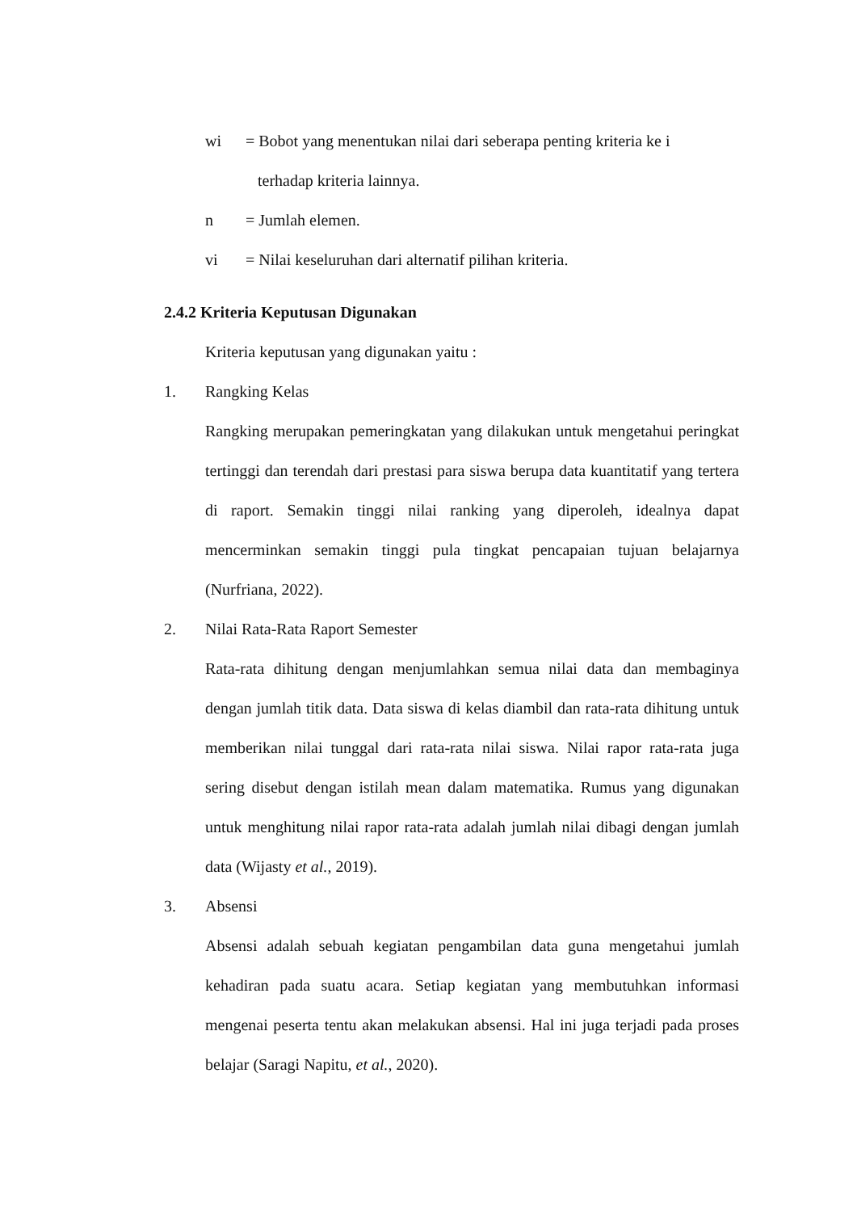wi = Bobot yang menentukan nilai dari seberapa penting kriteria ke i
terhadap kriteria lainnya.
n = Jumlah elemen.
vi = Nilai keseluruhan dari alternatif pilihan kriteria.
2.4.2 Kriteria Keputusan Digunakan
Kriteria keputusan yang digunakan yaitu :
1. Rangking Kelas
Rangking merupakan pemeringkatan yang dilakukan untuk mengetahui peringkat tertinggi dan terendah dari prestasi para siswa berupa data kuantitatif yang tertera di raport. Semakin tinggi nilai ranking yang diperoleh, idealnya dapat mencerminkan semakin tinggi pula tingkat pencapaian tujuan belajarnya (Nurfriana, 2022).
2. Nilai Rata-Rata Raport Semester
Rata-rata dihitung dengan menjumlahkan semua nilai data dan membaginya dengan jumlah titik data. Data siswa di kelas diambil dan rata-rata dihitung untuk memberikan nilai tunggal dari rata-rata nilai siswa. Nilai rapor rata-rata juga sering disebut dengan istilah mean dalam matematika. Rumus yang digunakan untuk menghitung nilai rapor rata-rata adalah jumlah nilai dibagi dengan jumlah data (Wijasty et al., 2019).
3. Absensi
Absensi adalah sebuah kegiatan pengambilan data guna mengetahui jumlah kehadiran pada suatu acara. Setiap kegiatan yang membutuhkan informasi mengenai peserta tentu akan melakukan absensi. Hal ini juga terjadi pada proses belajar (Saragi Napitu, et al., 2020).